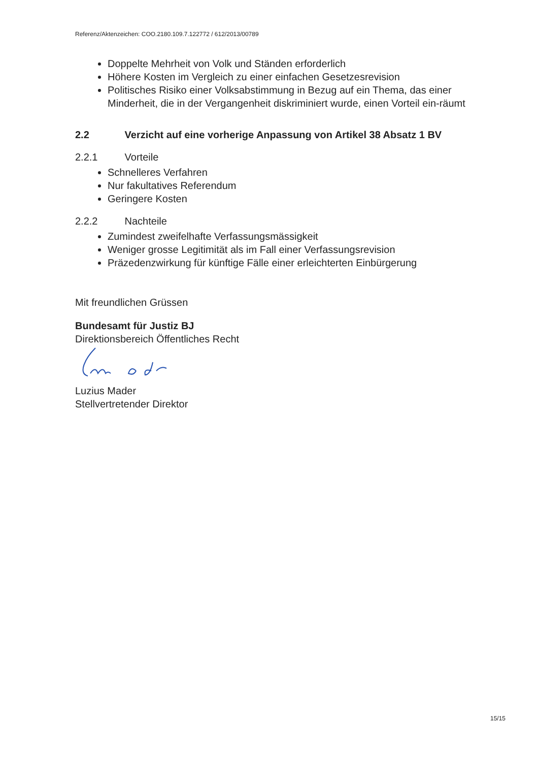Referenz/Aktenzeichen: COO.2180.109.7.122772 / 612/2013/00789
Doppelte Mehrheit von Volk und Ständen erforderlich
Höhere Kosten im Vergleich zu einer einfachen Gesetzesrevision
Politisches Risiko einer Volksabstimmung in Bezug auf ein Thema, das einer Minderheit, die in der Vergangenheit diskriminiert wurde, einen Vorteil ein-räumt
2.2 Verzicht auf eine vorherige Anpassung von Artikel 38 Absatz 1 BV
2.2.1 Vorteile
Schnelleres Verfahren
Nur fakultatives Referendum
Geringere Kosten
2.2.2 Nachteile
Zumindest zweifelhafte Verfassungsmässigkeit
Weniger grosse Legitimität als im Fall einer Verfassungsrevision
Präzedenzwirkung für künftige Fälle einer erleichterten Einbürgerung
Mit freundlichen Grüssen
Bundesamt für Justiz BJ
Direktionsbereich Öffentliches Recht
Luzius Mader
Stellvertretender Direktor
15/15